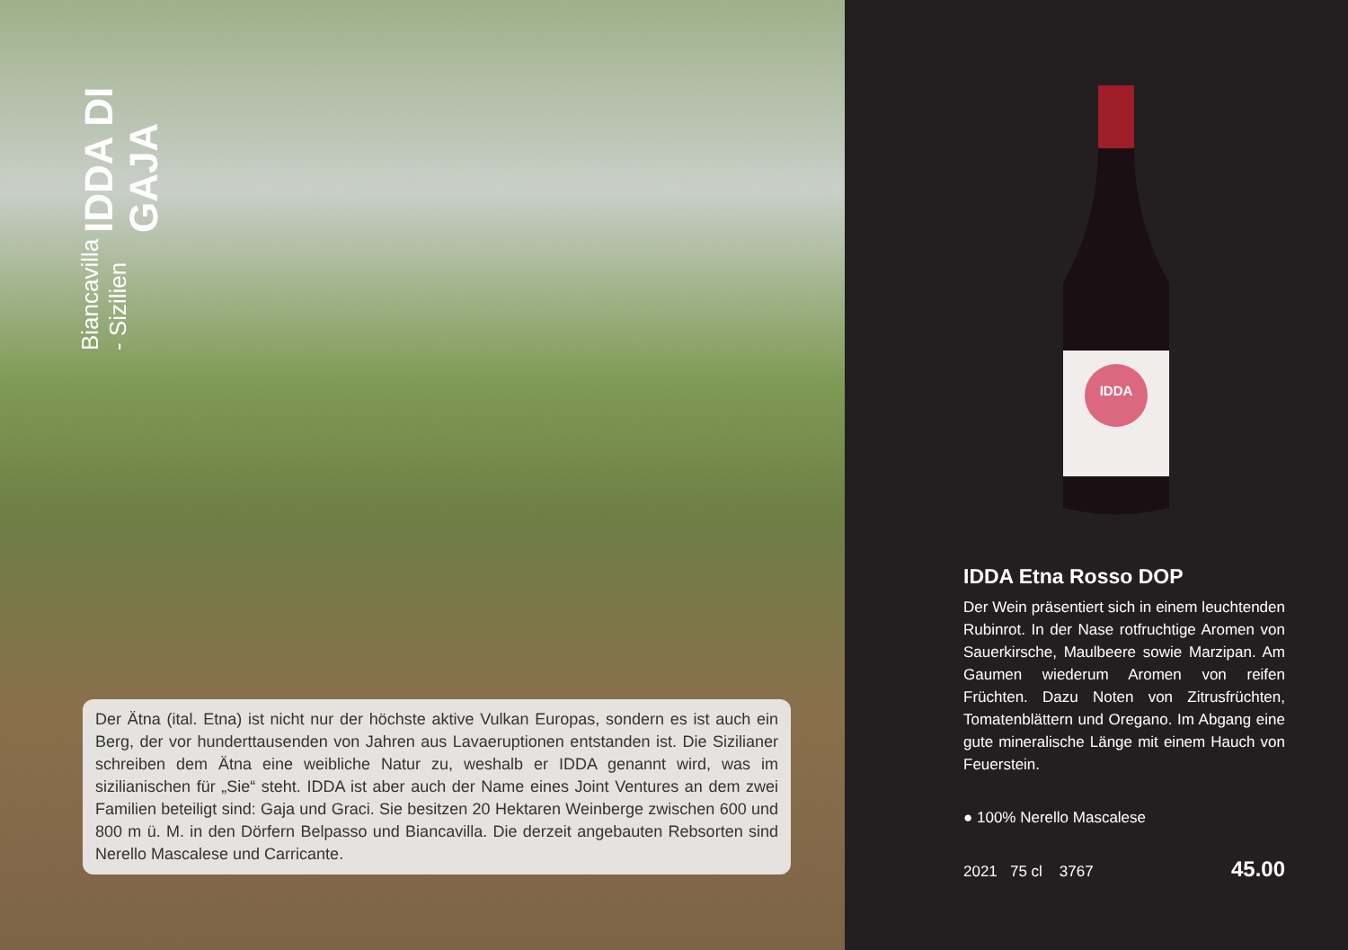IDDA DI GAJA
Biancavilla - Sizilien
Der Ätna (ital. Etna) ist nicht nur der höchste aktive Vulkan Europas, sondern es ist auch ein Berg, der vor hunderttausenden von Jahren aus Lavaeruptionen entstanden ist. Die Sizilianer schreiben dem Ätna eine weibliche Natur zu, weshalb er IDDA genannt wird, was im sizilianischen für „Sie“ steht. IDDA ist aber auch der Name eines Joint Ventures an dem zwei Familien beteiligt sind: Gaja und Graci. Sie besitzen 20 Hektaren Weinberge zwischen 600 und 800 m ü. M. in den Dörfern Belpasso und Biancavilla. Die derzeit angebauten Rebsorten sind Nerello Mascalese und Carricante.
IDDA
IDDA Etna Rosso DOP
Der Wein präsentiert sich in einem leuchtenden Rubinrot. In der Nase rotfruchtige Aromen von Sauerkirsche, Maulbeere sowie Marzipan. Am Gaumen wiederum Aromen von reifen Früchten. Dazu Noten von Zitrusfrüchten, Tomatenblättern und Oregano. Im Abgang eine gute mineralische Länge mit einem Hauch von Feuerstein.
● 100% Nerello Mascalese
2021 75 cl 3767 45.00